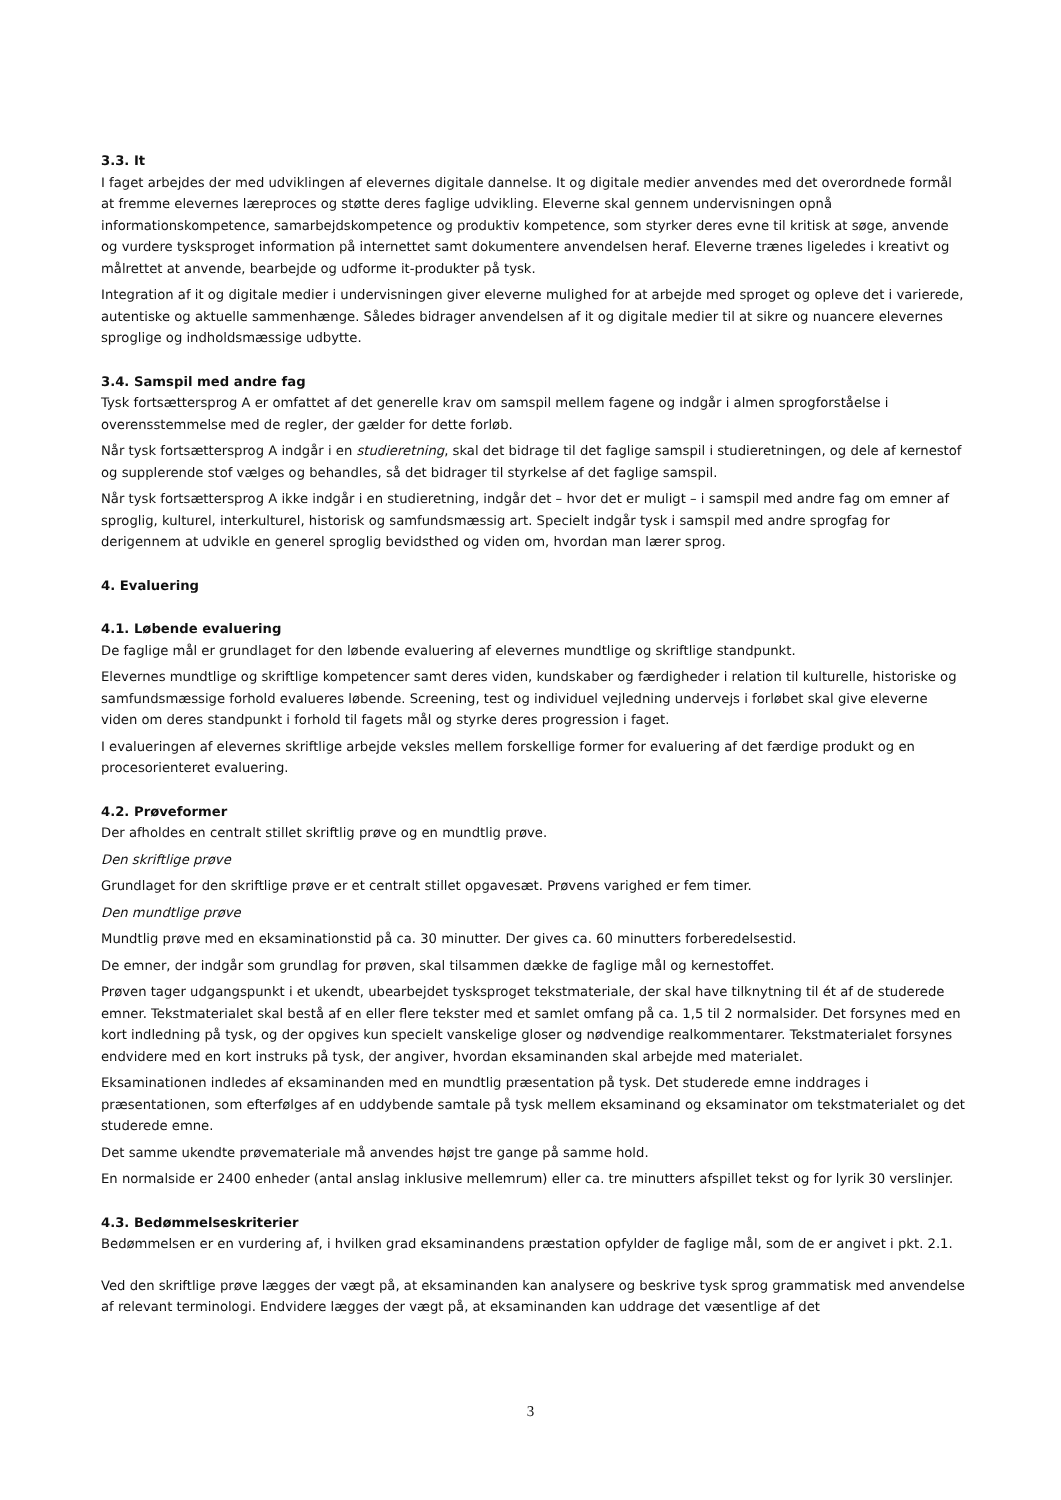3.3. It
I faget arbejdes der med udviklingen af elevernes digitale dannelse. It og digitale medier anvendes med det overordnede formål at fremme elevernes læreproces og støtte deres faglige udvikling. Eleverne skal gennem undervisningen opnå informationskompetence, samarbejdskompetence og produktiv kompetence, som styrker deres evne til kritisk at søge, anvende og vurdere tysksproget information på internettet samt dokumentere anvendelsen heraf. Eleverne trænes ligeledes i kreativt og målrettet at anvende, bearbejde og udforme it-produkter på tysk.
Integration af it og digitale medier i undervisningen giver eleverne mulighed for at arbejde med sproget og opleve det i varierede, autentiske og aktuelle sammenhænge. Således bidrager anvendelsen af it og digitale medier til at sikre og nuancere elevernes sproglige og indholdsmæssige udbytte.
3.4. Samspil med andre fag
Tysk fortsættersprog A er omfattet af det generelle krav om samspil mellem fagene og indgår i almen sprogforståelse i overensstemmelse med de regler, der gælder for dette forløb.
Når tysk fortsættersprog A indgår i en studieretning, skal det bidrage til det faglige samspil i studieretningen, og dele af kernestof og supplerende stof vælges og behandles, så det bidrager til styrkelse af det faglige samspil.
Når tysk fortsættersprog A ikke indgår i en studieretning, indgår det – hvor det er muligt – i samspil med andre fag om emner af sproglig, kulturel, interkulturel, historisk og samfundsmæssig art. Specielt indgår tysk i samspil med andre sprogfag for derigennem at udvikle en generel sproglig bevidsthed og viden om, hvordan man lærer sprog.
4. Evaluering
4.1. Løbende evaluering
De faglige mål er grundlaget for den løbende evaluering af elevernes mundtlige og skriftlige standpunkt.
Elevernes mundtlige og skriftlige kompetencer samt deres viden, kundskaber og færdigheder i relation til kulturelle, historiske og samfundsmæssige forhold evalueres løbende. Screening, test og individuel vejledning undervejs i forløbet skal give eleverne viden om deres standpunkt i forhold til fagets mål og styrke deres progression i faget.
I evalueringen af elevernes skriftlige arbejde veksles mellem forskellige former for evaluering af det færdige produkt og en procesorienteret evaluering.
4.2. Prøveformer
Der afholdes en centralt stillet skriftlig prøve og en mundtlig prøve.
Den skriftlige prøve
Grundlaget for den skriftlige prøve er et centralt stillet opgavesæt. Prøvens varighed er fem timer.
Den mundtlige prøve
Mundtlig prøve med en eksaminationstid på ca. 30 minutter. Der gives ca. 60 minutters forberedelsestid.
De emner, der indgår som grundlag for prøven, skal tilsammen dække de faglige mål og kernestoffet.
Prøven tager udgangspunkt i et ukendt, ubearbejdet tysksproget tekstmateriale, der skal have tilknytning til ét af de studerede emner. Tekstmaterialet skal bestå af en eller flere tekster med et samlet omfang på ca. 1,5 til 2 normalsider. Det forsynes med en kort indledning på tysk, og der opgives kun specielt vanskelige gloser og nødvendige realkommentarer. Tekstmaterialet forsynes endvidere med en kort instruks på tysk, der angiver, hvordan eksaminanden skal arbejde med materialet.
Eksaminationen indledes af eksaminanden med en mundtlig præsentation på tysk. Det studerede emne inddrages i præsentationen, som efterfølges af en uddybende samtale på tysk mellem eksaminand og eksaminator om tekstmaterialet og det studerede emne.
Det samme ukendte prøvemateriale må anvendes højst tre gange på samme hold.
En normalside er 2400 enheder (antal anslag inklusive mellemrum) eller ca. tre minutters afspillet tekst og for lyrik 30 verslinjer.
4.3. Bedømmelseskriterier
Bedømmelsen er en vurdering af, i hvilken grad eksaminandens præstation opfylder de faglige mål, som de er angivet i pkt. 2.1.
Ved den skriftlige prøve lægges der vægt på, at eksaminanden kan analysere og beskrive tysk sprog grammatisk med anvendelse af relevant terminologi. Endvidere lægges der vægt på, at eksaminanden kan uddrage det væsentlige af det
3